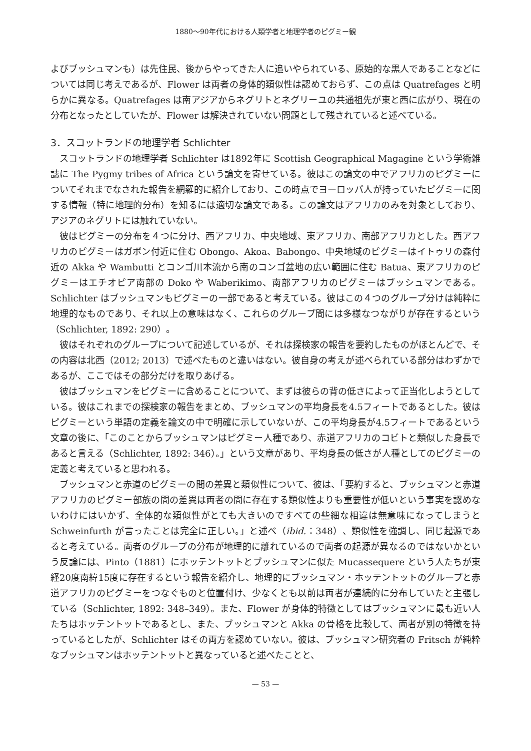1880〜90年代における人類学者と地理学者のピグミー観
よびブッシュマンも）は先住民、後からやってきた人に追いやられている、原始的な黒人であることなどについては同じ考えであるが、Flower は両者の身体的類似性は認めておらず、この点は Quatrefages と明らかに異なる。Quatrefages は南アジアからネグリトとネグリーユの共通祖先が東と西に広がり、現在の分布となったとしていたが、Flower は解決されていない問題として残されていると述べている。
3．スコットランドの地理学者 Schlichter
スコットランドの地理学者 Schlichter は1892年に Scottish Geographical Magagine という学術雑誌に The Pygmy tribes of Africa という論文を寄せている。彼はこの論文の中でアフリカのピグミーについてそれまでなされた報告を網羅的に紹介しており、この時点でヨーロッパ人が持っていたピグミーに関する情報（特に地理的分布）を知るには適切な論文である。この論文はアフリカのみを対象としており、アジアのネグリトには触れていない。
彼はピグミーの分布を４つに分け、西アフリカ、中央地域、東アフリカ、南部アフリカとした。西アフリカのピグミーはガボン付近に住む Obongo、Akoa、Babongo、中央地域のピグミーはイトゥリの森付近の Akka や Wambutti とコンゴ川本流から南のコンゴ盆地の広い範囲に住む Batua、東アフリカのピグミーはエチオピア南部の Doko や Waberikimo、南部アフリカのピグミーはブッシュマンである。Schlichter はブッシュマンもピグミーの一部であると考えている。彼はこの４つのグループ分けは純粋に地理的なものであり、それ以上の意味はなく、これらのグループ間には多様なつながりが存在するという（Schlichter, 1892: 290）。
彼はそれぞれのグループについて記述しているが、それは探検家の報告を要約したものがほとんどで、その内容は北西（2012; 2013）で述べたものと違いはない。彼自身の考えが述べられている部分はわずかであるが、ここではその部分だけを取りあげる。
彼はブッシュマンをピグミーに含めることについて、まずは彼らの背の低さによって正当化しようとしている。彼はこれまでの探検家の報告をまとめ、ブッシュマンの平均身長を4.5フィートであるとした。彼はピグミーという単語の定義を論文の中で明確に示していないが、この平均身長が4.5フィートであるという文章の後に、「このことからブッシュマンはピグミー人種であり、赤道アフリカのコビトと類似した身長であると言える（Schlichter, 1892: 346）。」という文章があり、平均身長の低さが人種としてのピグミーの定義と考えていると思われる。
ブッシュマンと赤道のピグミーの間の差異と類似性について、彼は、「要約すると、ブッシュマンと赤道アフリカのピグミー部族の間の差異は両者の間に存在する類似性よりも重要性が低いという事実を認めないわけにはいかず、全体的な類似性がとても大きいのですべての些細な相違は無意味になってしまうと Schweinfurth が言ったことは完全に正しい。」と述べ（ibid.：348）、類似性を強調し、同じ起源であると考えている。両者のグループの分布が地理的に離れているので両者の起源が異なるのではないかという反論には、Pinto（1881）にホッテントットとブッシュマンに似た Mucassequere という人たちが東経20度南緯15度に存在するという報告を紹介し、地理的にブッシュマン・ホッテントットのグループと赤道アフリカのピグミーをつなぐものと位置付け、少なくとも以前は両者が連続的に分布していたと主張している（Schlichter, 1892: 348–349）。また、Flower が身体的特徴としてはブッシュマンに最も近い人たちはホッテントットであるとし、また、ブッシュマンと Akka の骨格を比較して、両者が別の特徴を持っているとしたが、Schlichter はその両方を認めていない。彼は、ブッシュマン研究者の Fritsch が純粋なブッシュマンはホッテントットと異なっていると述べたことと、
— 53 —